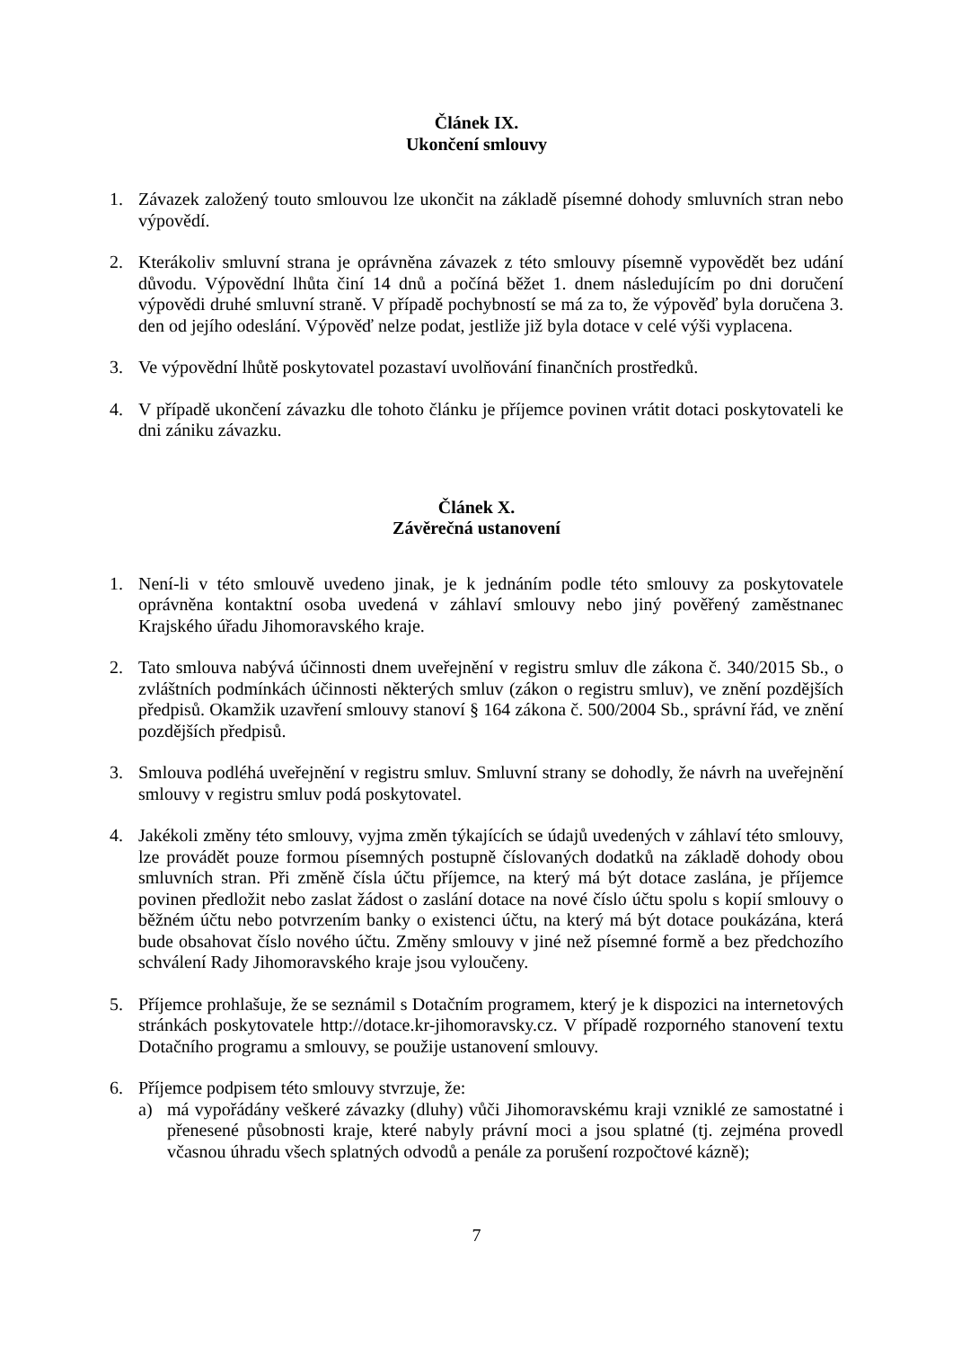Článek IX.
Ukončení smlouvy
1. Závazek založený touto smlouvou lze ukončit na základě písemné dohody smluvních stran nebo výpovědí.
2. Kterákoliv smluvní strana je oprávněna závazek z této smlouvy písemně vypovědět bez udání důvodu. Výpovědní lhůta činí 14 dnů a počíná běžet 1. dnem následujícím po dni doručení výpovědi druhé smluvní straně. V případě pochybností se má za to, že výpověď byla doručena 3. den od jejího odeslání. Výpověď nelze podat, jestliže již byla dotace v celé výši vyplacena.
3. Ve výpovědní lhůtě poskytovatel pozastaví uvolňování finančních prostředků.
4. V případě ukončení závazku dle tohoto článku je příjemce povinen vrátit dotaci poskytovateli ke dni zániku závazku.
Článek X.
Závěrečná ustanovení
1. Není-li v této smlouvě uvedeno jinak, je k jednáním podle této smlouvy za poskytovatele oprávněna kontaktní osoba uvedená v záhlaví smlouvy nebo jiný pověřený zaměstnanec Krajského úřadu Jihomoravského kraje.
2. Tato smlouva nabývá účinnosti dnem uveřejnění v registru smluv dle zákona č. 340/2015 Sb., o zvláštních podmínkách účinnosti některých smluv (zákon o registru smluv), ve znění pozdějších předpisů. Okamžik uzavření smlouvy stanoví § 164 zákona č. 500/2004 Sb., správní řád, ve znění pozdějších předpisů.
3. Smlouva podléhá uveřejnění v registru smluv. Smluvní strany se dohodly, že návrh na uveřejnění smlouvy v registru smluv podá poskytovatel.
4. Jakékoli změny této smlouvy, vyjma změn týkajících se údajů uvedených v záhlaví této smlouvy, lze provádět pouze formou písemných postupně číslovaných dodatků na základě dohody obou smluvních stran. Při změně čísla účtu příjemce, na který má být dotace zaslána, je příjemce povinen předložit nebo zaslat žádost o zaslání dotace na nové číslo účtu spolu s kopií smlouvy o běžném účtu nebo potvrzením banky o existenci účtu, na který má být dotace poukázána, která bude obsahovat číslo nového účtu. Změny smlouvy v jiné než písemné formě a bez předchozího schválení Rady Jihomoravského kraje jsou vyloučeny.
5. Příjemce prohlašuje, že se seznámil s Dotačním programem, který je k dispozici na internetových stránkách poskytovatele http://dotace.kr-jihomoravsky.cz. V případě rozporného stanovení textu Dotačního programu a smlouvy, se použije ustanovení smlouvy.
6. Příjemce podpisem této smlouvy stvrzuje, že:
a) má vypořádány veškeré závazky (dluhy) vůči Jihomoravskému kraji vzniklé ze samostatné i přenesené působnosti kraje, které nabyly právní moci a jsou splatné (tj. zejména provedl včasnou úhradu všech splatných odvodů a penále za porušení rozpočtové kázně);
7